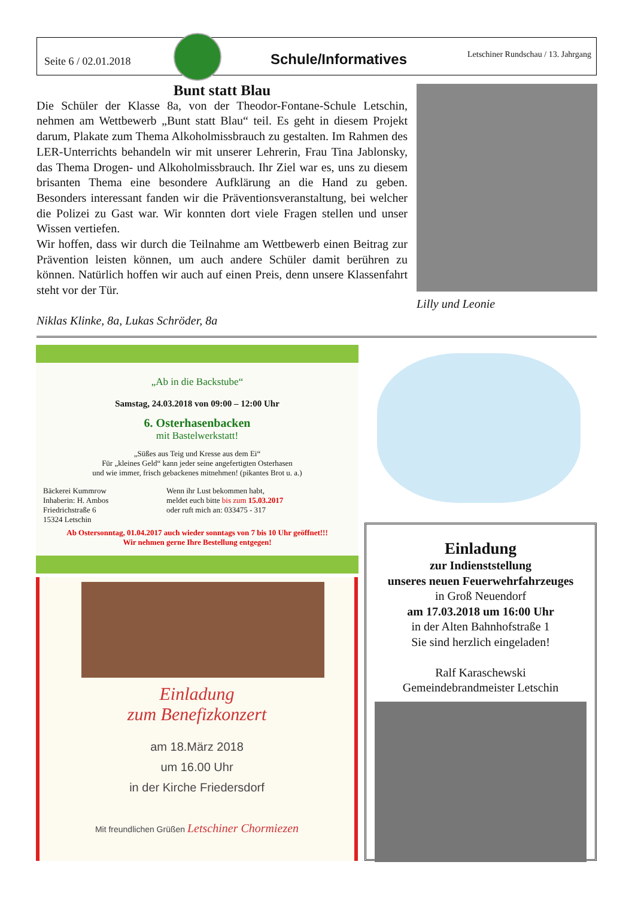Seite 6 / 02.01.2018
Schule/Informatives
Letschiner Rundschau / 13. Jahrgang
Bunt statt Blau
Die Schüler der Klasse 8a, von der Theodor-Fontane-Schule Letschin, nehmen am Wettbewerb „Bunt statt Blau“ teil. Es geht in diesem Projekt darum, Plakate zum Thema Alkoholmissbrauch zu gestalten. Im Rahmen des LER-Unterrichts behandeln wir mit unserer Lehrerin, Frau Tina Jablonsky, das Thema Drogen- und Alkoholmissbrauch. Ihr Ziel war es, uns zu diesem brisanten Thema eine besondere Aufklärung an die Hand zu geben. Besonders interessant fanden wir die Präventionsveranstaltung, bei welcher die Polizei zu Gast war. Wir konnten dort viele Fragen stellen und unser Wissen vertiefen.
Wir hoffen, dass wir durch die Teilnahme am Wettbewerb einen Beitrag zur Prävention leisten können, um auch andere Schüler damit berühren zu können. Natürlich hoffen wir auch auf einen Preis, denn unsere Klassenfahrt steht vor der Tür.
Lilly und Leonie
Niklas Klinke, 8a, Lukas Schröder, 8a
„Ab in die Backstube“
Samstag, 24.03.2018 von 09:00 – 12:00 Uhr
6. Osterhasenbacken
mit Bastelwerkstatt!
„Süßes aus Teig und Kresse aus dem Ei“
Für „kleines Geld“ kann jeder seine angefertigten Osterhasen
und wie immer, frisch gebackenes mitnehmen! (pikantes Brot u. a.)
Bäckerei Kummrow
Inhaberin: H. Ambos
Friedrichstraße 6
15324 Letschin
Wenn ihr Lust bekommen habt,
meldet euch bitte bis zum 15.03.2017
oder ruft mich an: 033475 - 317
Ab Ostersonntag, 01.04.2017 auch wieder sonntags von 7 bis 10 Uhr geöffnet!!!
Wir nehmen gerne Ihre Bestellung entgegen!
Einladung
zum Benefizkonzert
am 18.März 2018
um 16.00 Uhr
in der Kirche Friedersdorf
Mit freundlichen Grüßen Letschiner Chormiezen
Einladung
zur Indienststellung
unseres neuen Feuerwehrfahrzeuges
in Groß Neuendorf
am 17.03.2018 um 16:00 Uhr
in der Alten Bahnhofstraße 1
Sie sind herzlich eingeladen!
Ralf Karaschewski
Gemeindebrandmeister Letschin